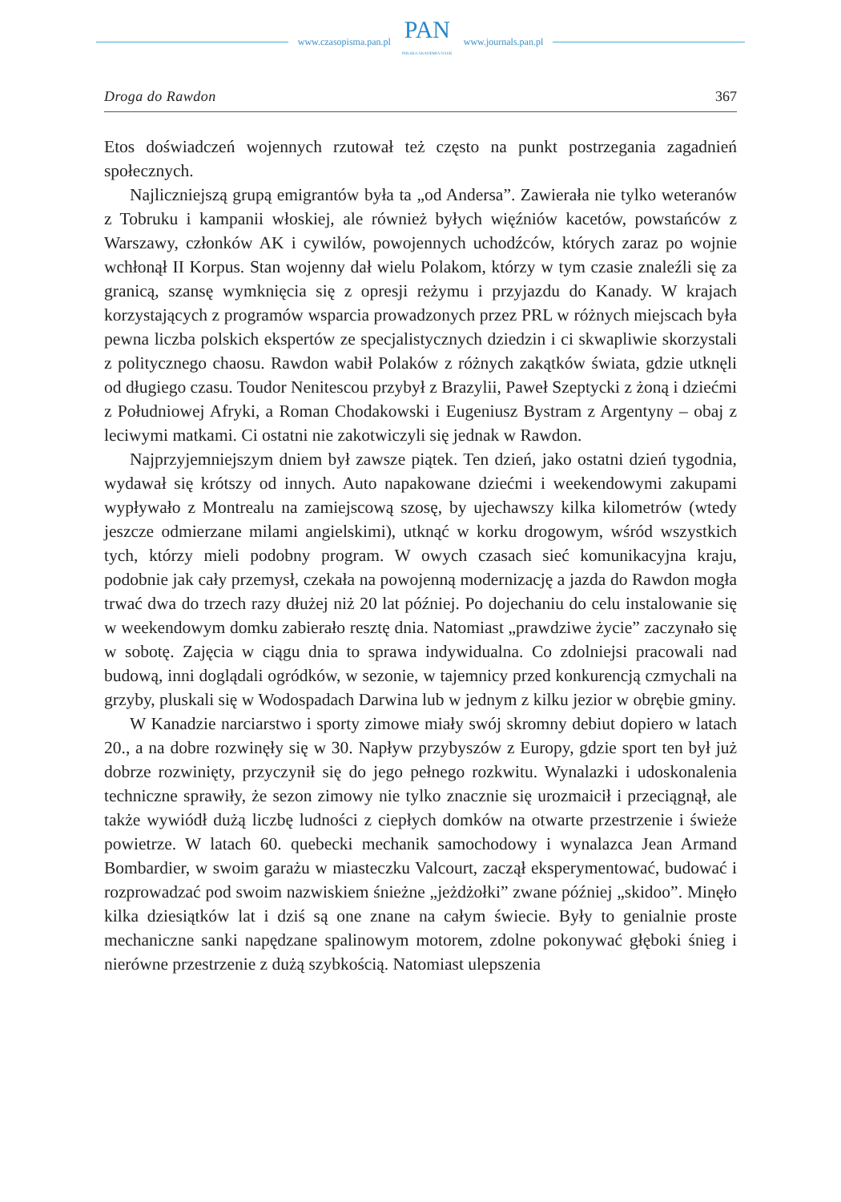www.czasopisma.pan.pl
PAN
POLSKA AKADEMIA NAUK
www.journals.pan.pl
Droga do Rawdon 367
Etos doświadczeń wojennych rzutował też często na punkt postrzegania zagadnień społecznych.
Najliczniejszą grupą emigrantów była ta „od Andersa”. Zawierała nie tylko weteranów z Tobruku i kampanii włoskiej, ale również byłych więźniów kacetów, powstańców z Warszawy, członków AK i cywilów, powojennych uchodźców, których zaraz po wojnie wchłonął II Korpus. Stan wojenny dał wielu Polakom, którzy w tym czasie znaleźli się za granicą, szansę wymknięcia się z opresji reżymu i przyjazdu do Kanady. W krajach korzystających z programów wsparcia prowadzonych przez PRL w różnych miejscach była pewna liczba polskich ekspertów ze specjalistycznych dziedzin i ci skwapliwie skorzystali z politycznego chaosu. Rawdon wabił Polaków z różnych zakątków świata, gdzie utknęli od długiego czasu. Toudor Nenitescou przybył z Brazylii, Paweł Szeptycki z żoną i dziećmi z Południowej Afryki, a Roman Chodakowski i Eugeniusz Bystram z Argentyny – obaj z leciwymi matkami. Ci ostatni nie zakotwiczyli się jednak w Rawdon.
Najprzyjemniejszym dniem był zawsze piątek. Ten dzień, jako ostatni dzień tygodnia, wydawał się krótszy od innych. Auto napakowane dziećmi i weekendowymi zakupami wypływało z Montrealu na zamiejscową szosę, by ujechawszy kilka kilometrów (wtedy jeszcze odmierzane milami angielskimi), utknąć w korku drogowym, wśród wszystkich tych, którzy mieli podobny program. W owych czasach sieć komunikacyjna kraju, podobnie jak cały przemysł, czekała na powojenną modernizację a jazda do Rawdon mogła trwać dwa do trzech razy dłużej niż 20 lat później. Po dojechaniu do celu instalowanie się w weekendowym domku zabierało resztę dnia. Natomiast „prawdziwe życie” zaczynało się w sobotę. Zajęcia w ciągu dnia to sprawa indywidualna. Co zdolniejsi pracowali nad budową, inni doglądali ogródków, w sezonie, w tajemnicy przed konkurencją czmychali na grzyby, pluskali się w Wodospadach Darwina lub w jednym z kilku jezior w obrębie gminy.
W Kanadzie narciarstwo i sporty zimowe miały swój skromny debiut dopiero w latach 20., a na dobre rozwinęły się w 30. Napływ przybyszów z Europy, gdzie sport ten był już dobrze rozwinięty, przyczynił się do jego pełnego rozkwitu. Wynalazki i udoskonalenia techniczne sprawiły, że sezon zimowy nie tylko znacznie się urozmaicił i przeciągnął, ale także wywiódł dużą liczbę ludności z ciepłych domków na otwarte przestrzenie i świeże powietrze. W latach 60. quebecki mechanik samochodowy i wynalazca Jean Armand Bombardier, w swoim garażu w miasteczku Valcourt, zaczął eksperymentować, budować i rozprowadzać pod swoim nazwiskiem śnieżne „jeżdżołki” zwane później „skidoo”. Minęło kilka dziesiątków lat i dziś są one znane na całym świecie. Były to genialnie proste mechaniczne sanki napędzane spalinowym motorem, zdolne pokonywać głęboki śnieg i nierówne przestrzenie z dużą szybkością. Natomiast ulepszenia